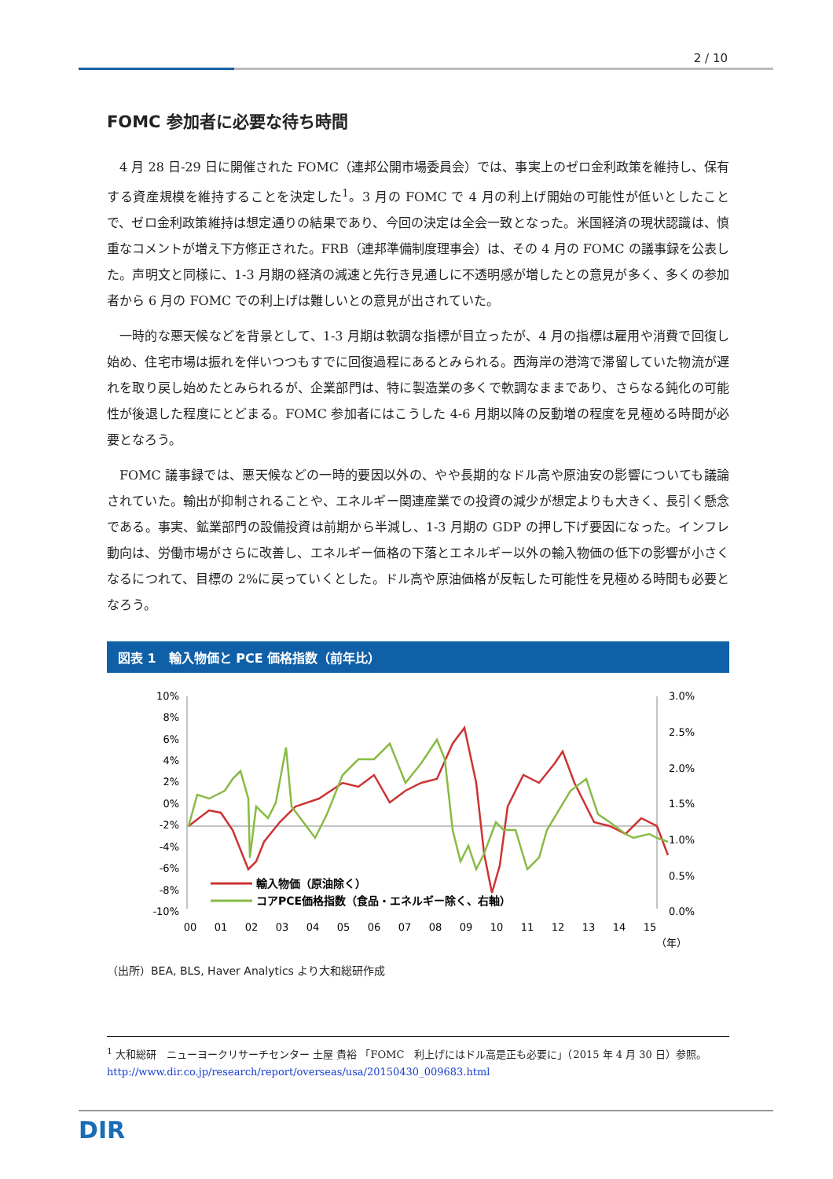2 / 10
FOMC 参加者に必要な待ち時間
4 月 28 日-29 日に開催された FOMC（連邦公開市場委員会）では、事実上のゼロ金利政策を維持し、保有する資産規模を維持することを決定した<sup>1</sup>。3 月の FOMC で 4 月の利上げ開始の可能性が低いとしたことで、ゼロ金利政策維持は想定通りの結果であり、今回の決定は全会一致となった。米国経済の現状認識は、慎重なコメントが増え下方修正された。FRB（連邦準備制度理事会）は、その 4 月の FOMC の議事録を公表した。声明文と同様に、1-3 月期の経済の減速と先行き見通しに不透明感が増したとの意見が多く、多くの参加者から 6 月の FOMC での利上げは難しいとの意見が出されていた。
一時的な悪天候などを背景として、1-3 月期は軟調な指標が目立ったが、4 月の指標は雇用や消費で回復し始め、住宅市場は振れを伴いつつもすでに回復過程にあるとみられる。西海岸の港湾で滞留していた物流が遅れを取り戻し始めたとみられるが、企業部門は、特に製造業の多くで軟調なままであり、さらなる鈍化の可能性が後退した程度にとどまる。FOMC 参加者にはこうした 4-6 月期以降の反動増の程度を見極める時間が必要となろう。
FOMC 議事録では、悪天候などの一時的要因以外の、やや長期的なドル高や原油安の影響についても議論されていた。輸出が抑制されることや、エネルギー関連産業での投資の減少が想定よりも大きく、長引く懸念である。事実、鉱業部門の設備投資は前期から半減し、1-3 月期の GDP の押し下げ要因になった。インフレ動向は、労働市場がさらに改善し、エネルギー価格の下落とエネルギー以外の輸入物価の低下の影響が小さくなるにつれて、目標の 2%に戻っていくとした。ドル高や原油価格が反転した可能性を見極める時間も必要となろう。
図表 1　輸入物価と PCE 価格指数（前年比）
10%
8%
6%
4%
2%
0%
-2%
-4%
-6%
-8%
-10%
3.0%
2.5%
2.0%
1.5%
1.0%
0.5%
0.0%
00
01
02
03
04
05
06
07
08
09
10
11
12
13
14
15
（年）
輸入物価（原油除く）
コアPCE価格指数（食品・エネルギー除く、右軸）
（出所）BEA, BLS, Haver Analytics より大和総研作成
<sup>1</sup> 大和総研　ニューヨークリサーチセンター 土屋 貴裕 「FOMC　利上げにはドル高是正も必要に」（2015 年 4 月 30 日）参照。http://www.dir.co.jp/research/report/overseas/usa/20150430_009683.html
DIR